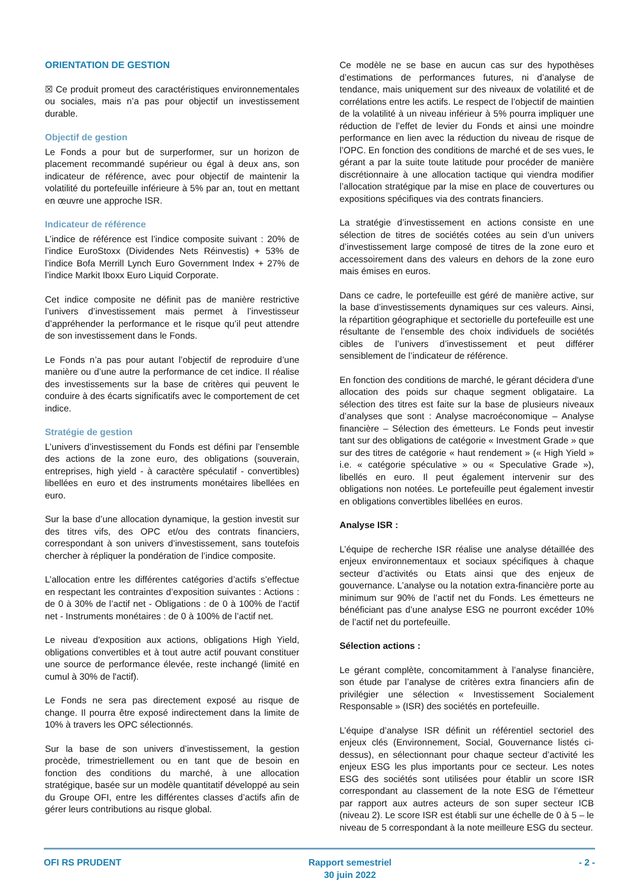ORIENTATION DE GESTION
☒ Ce produit promeut des caractéristiques environnementales ou sociales, mais n’a pas pour objectif un investissement durable.
Objectif de gestion
Le Fonds a pour but de surperformer, sur un horizon de placement recommandé supérieur ou égal à deux ans, son indicateur de référence, avec pour objectif de maintenir la volatilité du portefeuille inférieure à 5% par an, tout en mettant en œuvre une approche ISR.
Indicateur de référence
L’indice de référence est l’indice composite suivant : 20% de l’indice EuroStoxx (Dividendes Nets Réinvestis) + 53% de l’indice Bofa Merrill Lynch Euro Government Index + 27% de l’indice Markit Iboxx Euro Liquid Corporate.
Cet indice composite ne définit pas de manière restrictive l’univers d’investissement mais permet à l’investisseur d’appréhender la performance et le risque qu’il peut attendre de son investissement dans le Fonds.
Le Fonds n’a pas pour autant l’objectif de reproduire d’une manière ou d’une autre la performance de cet indice. Il réalise des investissements sur la base de critères qui peuvent le conduire à des écarts significatifs avec le comportement de cet indice.
Stratégie de gestion
L’univers d’investissement du Fonds est défini par l’ensemble des actions de la zone euro, des obligations (souverain, entreprises, high yield - à caractère spéculatif - convertibles) libellées en euro et des instruments monétaires libellées en euro.
Sur la base d’une allocation dynamique, la gestion investit sur des titres vifs, des OPC et/ou des contrats financiers, correspondant à son univers d’investissement, sans toutefois chercher à répliquer la pondération de l’indice composite.
L’allocation entre les différentes catégories d’actifs s’effectue en respectant les contraintes d’exposition suivantes : Actions : de 0 à 30% de l’actif net - Obligations : de 0 à 100% de l’actif net - Instruments monétaires : de 0 à 100% de l’actif net.
Le niveau d'exposition aux actions, obligations High Yield, obligations convertibles et à tout autre actif pouvant constituer une source de performance élevée, reste inchangé (limité en cumul à 30% de l'actif).
Le Fonds ne sera pas directement exposé au risque de change. Il pourra être exposé indirectement dans la limite de 10% à travers les OPC sélectionnés.
Sur la base de son univers d’investissement, la gestion procède, trimestriellement ou en tant que de besoin en fonction des conditions du marché, à une allocation stratégique, basée sur un modèle quantitatif développé au sein du Groupe OFI, entre les différentes classes d’actifs afin de gérer leurs contributions au risque global.
Ce modèle ne se base en aucun cas sur des hypothèses d’estimations de performances futures, ni d’analyse de tendance, mais uniquement sur des niveaux de volatilité et de corrélations entre les actifs. Le respect de l’objectif de maintien de la volatilité à un niveau inférieur à 5% pourra impliquer une réduction de l’effet de levier du Fonds et ainsi une moindre performance en lien avec la réduction du niveau de risque de l’OPC. En fonction des conditions de marché et de ses vues, le gérant a par la suite toute latitude pour procéder de manière discrétionnaire à une allocation tactique qui viendra modifier l’allocation stratégique par la mise en place de couvertures ou expositions spécifiques via des contrats financiers.
La stratégie d’investissement en actions consiste en une sélection de titres de sociétés cotées au sein d’un univers d’investissement large composé de titres de la zone euro et accessoirement dans des valeurs en dehors de la zone euro mais émises en euros.
Dans ce cadre, le portefeuille est géré de manière active, sur la base d’investissements dynamiques sur ces valeurs. Ainsi, la répartition géographique et sectorielle du portefeuille est une résultante de l’ensemble des choix individuels de sociétés cibles de l’univers d’investissement et peut différer sensiblement de l’indicateur de référence.
En fonction des conditions de marché, le gérant décidera d'une allocation des poids sur chaque segment obligataire. La sélection des titres est faite sur la base de plusieurs niveaux d’analyses que sont : Analyse macroéconomique – Analyse financière – Sélection des émetteurs. Le Fonds peut investir tant sur des obligations de catégorie « Investment Grade » que sur des titres de catégorie « haut rendement » (« High Yield » i.e. « catégorie spéculative » ou « Speculative Grade »), libellés en euro. Il peut également intervenir sur des obligations non notées. Le portefeuille peut également investir en obligations convertibles libellées en euros.
Analyse ISR :
L’équipe de recherche ISR réalise une analyse détaillée des enjeux environnementaux et sociaux spécifiques à chaque secteur d’activités ou Etats ainsi que des enjeux de gouvernance. L’analyse ou la notation extra-financière porte au minimum sur 90% de l’actif net du Fonds. Les émetteurs ne bénéficiant pas d’une analyse ESG ne pourront excéder 10% de l’actif net du portefeuille.
Sélection actions :
Le gérant complète, concomitamment à l’analyse financière, son étude par l’analyse de critères extra financiers afin de privilégier une sélection « Investissement Socialement Responsable » (ISR) des sociétés en portefeuille.
L’équipe d’analyse ISR définit un référentiel sectoriel des enjeux clés (Environnement, Social, Gouvernance listés ci-dessus), en sélectionnant pour chaque secteur d’activité les enjeux ESG les plus importants pour ce secteur. Les notes ESG des sociétés sont utilisées pour établir un score ISR correspondant au classement de la note ESG de l’émetteur par rapport aux autres acteurs de son super secteur ICB (niveau 2). Le score ISR est établi sur une échelle de 0 à 5 – le niveau de 5 correspondant à la note meilleure ESG du secteur.
OFI RS PRUDENT Rapport semestriel
30 juin 2022
- 2 -